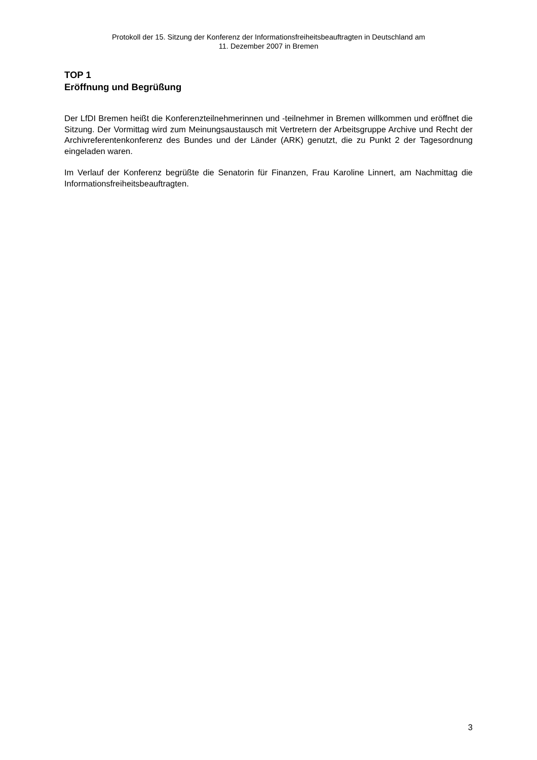Protokoll der 15. Sitzung der Konferenz der Informationsfreiheitsbeauftragten in Deutschland am
11. Dezember 2007 in Bremen
TOP 1
Eröffnung und Begrüßung
Der LfDI Bremen heißt die Konferenzteilnehmerinnen und -teilnehmer in Bremen willkommen und eröffnet die Sitzung. Der Vormittag wird zum Meinungsaustausch mit Vertretern der Arbeitsgruppe Archive und Recht der Archivreferentenkonferenz des Bundes und der Länder (ARK) genutzt, die zu Punkt 2 der Tagesordnung eingeladen waren.
Im Verlauf der Konferenz begrüßte die Senatorin für Finanzen, Frau Karoline Linnert, am Nachmittag die Informationsfreiheitsbeauftragten.
3